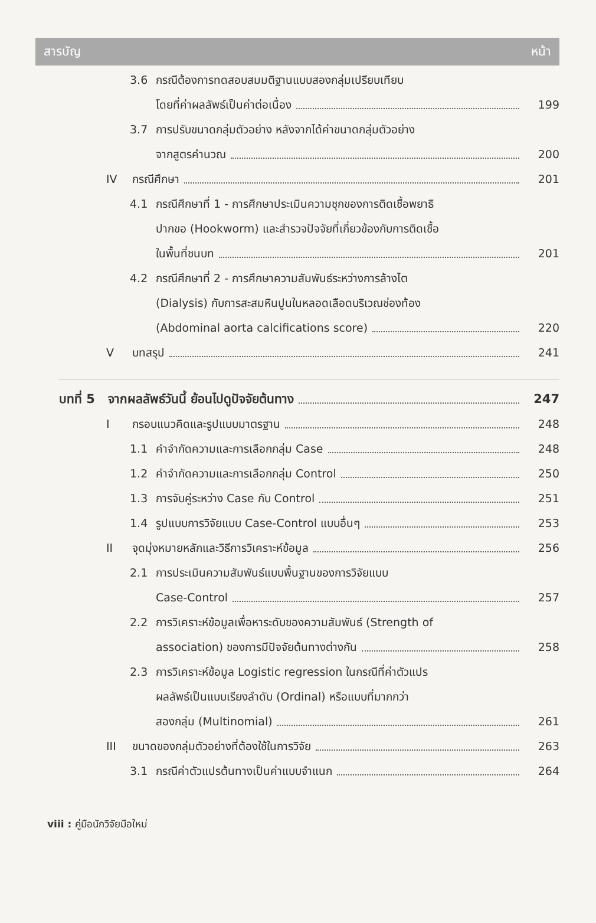สารบัญ หน้า
3.6 กรณีต้องการทดสอบสมมติฐานแบบสองกลุ่มเปรียบเทียบ
โดยที่ค่าผลลัพธ์เป็นค่าต่อเนื่อง
199
3.7 การปรับขนาดกลุ่มตัวอย่าง หลังจากได้ค่าขนาดกลุ่มตัวอย่าง
จากสูตรคำนวณ
200
IV กรณีศึกษา
201
4.1 กรณีศึกษาที่ 1 - การศึกษาประเมินความชุกของการติดเชื้อพยาธิ
ปากขอ (Hookworm) และสำรวจปัจจัยที่เกี่ยวข้องกับการติดเชื้อ
ในพื้นที่ชนบท
201
4.2 กรณีศึกษาที่ 2 - การศึกษาความสัมพันธ์ระหว่างการล้างไต
(Dialysis) กับการสะสมหินปูนในหลอดเลือดบริเวณช่องท้อง
(Abdominal aorta calcifications score)
220
Vบทสรุป
241
บทที่ 5 จากผลลัพธ์วันนี้ ย้อนไปดูปัจจัยต้นทาง
247
Iกรอบแนวคิดและรูปแบบมาตรฐาน
248
1.1 คำจำกัดความและการเลือกกลุ่ม Case
248
1.2 คำจำกัดความและการเลือกกลุ่ม Control
250
1.3 การจับคู่ระหว่าง Case กับ Control
251
1.4 รูปแบบการวิจัยแบบ Case-Control แบบอื่นๆ
253
II จุดมุ่งหมายหลักและวิธีการวิเคราะห์ข้อมูล
256
2.1 การประเมินความสัมพันธ์แบบพื้นฐานของการวิจัยแบบ
Case-Control
257
2.2 การวิเคราะห์ข้อมูลเพื่อหาระดับของความสัมพันธ์ (Strength of
association) ของการมีปัจจัยต้นทางต่างกัน
258
2.3 การวิเคราะห์ข้อมูล Logistic regression ในกรณีที่ค่าตัวแปร
ผลลัพธ์เป็นแบบเรียงลำดับ (Ordinal) หรือแบบที่มากกว่า
สองกลุ่ม (Multinomial)
261
III ขนาดของกลุ่มตัวอย่างที่ต้องใช้ในการวิจัย
263
3.1 กรณีค่าตัวแปรต้นทางเป็นค่าแบบจำแนก
264
viii : คู่มือนักวิจัยมือใหม่